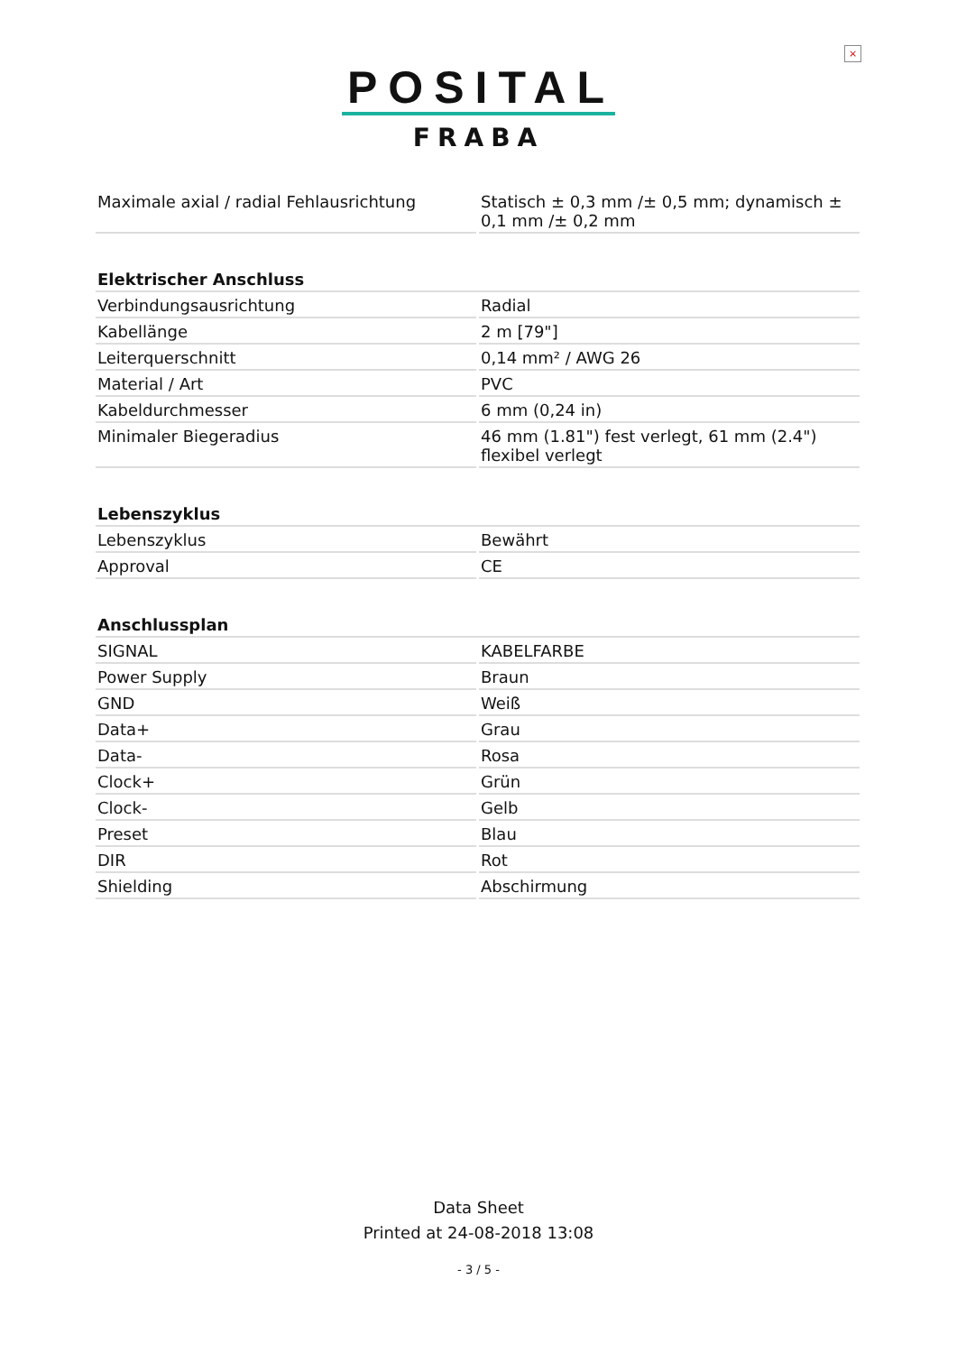×
POSITAL
FRABA
| Maximale axial / radial Fehlausrichtung | Statisch ± 0,3 mm /± 0,5 mm; dynamisch ± 0,1 mm /± 0,2 mm |
| Elektrischer Anschluss | |
| Verbindungsausrichtung | Radial |
| Kabellänge | 2 m [79"] |
| Leiterquerschnitt | 0,14 mm² / AWG 26 |
| Material / Art | PVC |
| Kabeldurchmesser | 6 mm (0,24 in) |
| Minimaler Biegeradius | 46 mm (1.81") fest verlegt, 61 mm (2.4") flexibel verlegt |
| Lebenszyklus | |
| Lebenszyklus | Bewährt |
| Approval | CE |
| Anschlussplan | |
| SIGNAL | KABELFARBE |
| Power Supply | Braun |
| GND | Weiß |
| Data+ | Grau |
| Data- | Rosa |
| Clock+ | Grün |
| Clock- | Gelb |
| Preset | Blau |
| DIR | Rot |
| Shielding | Abschirmung |
Data Sheet
Printed at 24-08-2018 13:08
- 3 / 5 -